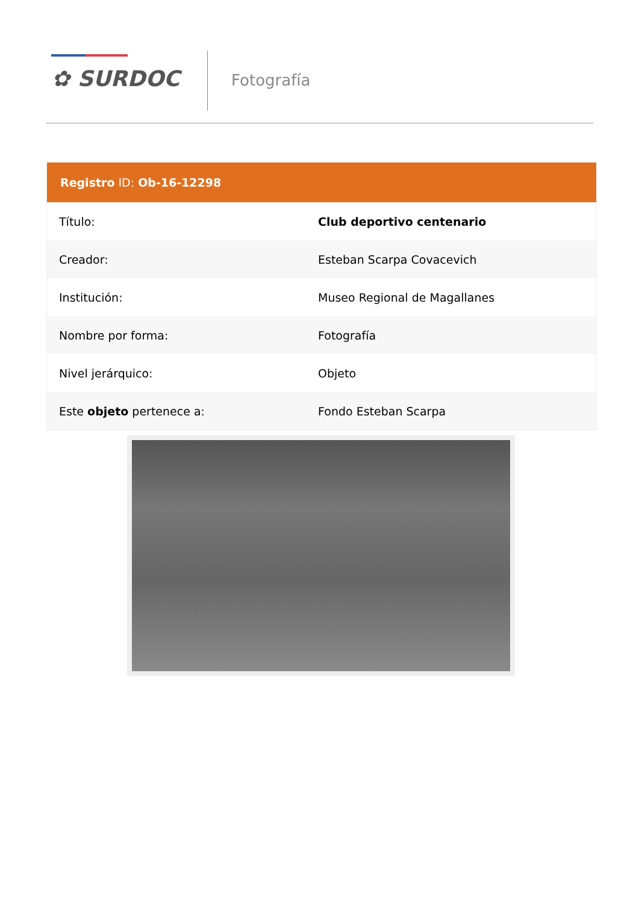✿ SURDOC Fotografía
| Registro ID: Ob-16-12298 | |
| --- | --- |
| Título: | Club deportivo centenario |
| Creador: | Esteban Scarpa Covacevich |
| Institución: | Museo Regional de Magallanes |
| Nombre por forma: | Fotografía |
| Nivel jerárquico: | Objeto |
| Este objeto pertenece a: | Fondo Esteban Scarpa |